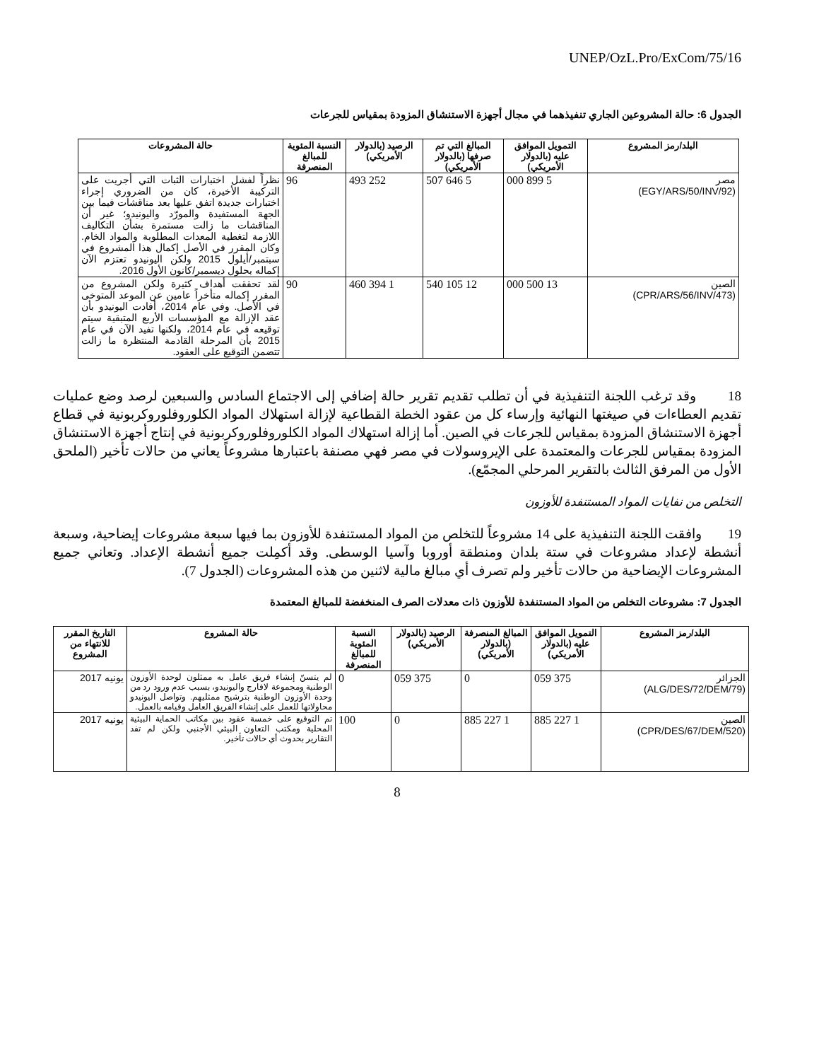UNEP/OzL.Pro/ExCom/75/16
الجدول 6: حالة المشروعين الجاري تنفيذهما في مجال أجهزة الاستنشاق المزودة بمقياس للجرعات
| البلد/رمز المشروع | التمويل الموافق عليه (بالدولار الأمريكي) | المبالغ التي تم صرفها (بالدولار الأمريكي) | الرصيد (بالدولار الأمريكي) | النسبة المئوية للمبالغ المنصرفة | حالة المشروعات |
| --- | --- | --- | --- | --- | --- |
| مصر (EGY/ARS/50/INV/92) | 5 899 000 | 5 646 507 | 252 493 | 96 | نظراً لفشل اختبارات الثبات التي أجريت على التركيبة الأخيرة، كان من الضروري إجراء اختبارات جديدة اتفق عليها بعد مناقشات فيما بين الجهة المستفيدة والمورّد واليونيدو؛ غير أن المناقشات ما زالت مستمرة بشأن التكاليف اللازمة لتغطية المعدات المطلوبة والمواد الخام. وكان المقرر في الأصل إكمال هذا المشروع في سبتمبر/أيلول 2015 ولكن اليونيدو تعتزم الآن إكماله بحلول ديسمبر/كانون الأول 2016. |
| الصين (CPR/ARS/56/INV/473) | 13 500 000 | 12 105 540 | 1 394 460 | 90 | لقد تحققت أهداف كثيرة ولكن المشروع من المقرر إكماله متأخراً عامين عن الموعد المتوخى في الأصل. وفي عام 2014، أفادت اليونيدو بأن عقد الإزالة مع المؤسسات الأربع المتبقية سيتم توقيعه في عام 2014، ولكنها تفيد الآن في عام 2015 بأن المرحلة القادمة المنتظرة ما زالت تتضمن التوقيع على العقود. |
18 وقد ترغب اللجنة التنفيذية في أن تطلب تقديم تقرير حالة إضافي إلى الاجتماع السادس والسبعين لرصد وضع عمليات تقديم العطاءات في صيغتها النهائية وإرساء كل من عقود الخطة القطاعية لإزالة استهلاك المواد الكلوروفلوروكربونية في قطاع أجهزة الاستنشاق المزودة بمقياس للجرعات في الصين. أما إزالة استهلاك المواد الكلوروفلوروكربونية في إنتاج أجهزة الاستنشاق المزودة بمقياس للجرعات والمعتمدة على الإيروسولات في مصر فهي مصنفة باعتبارها مشروعاً يعاني من حالات تأخير (الملحق الأول من المرفق الثالث بالتقرير المرحلي المجمّع).
التخلص من نفايات المواد المستنفدة للأوزون
19 وافقت اللجنة التنفيذية على 14 مشروعاً للتخلص من المواد المستنفدة للأوزون بما فيها سبعة مشروعات إيضاحية، وسبعة أنشطة لإعداد مشروعات في ستة بلدان ومنطقة أوروبا وآسيا الوسطى. وقد أكمِلت جميع أنشطة الإعداد. وتعاني جميع المشروعات الإيضاحية من حالات تأخير ولم تصرف أي مبالغ مالية لاثنين من هذه المشروعات (الجدول 7).
الجدول 7: مشروعات التخلص من المواد المستنفدة للأوزون ذات معدلات الصرف المنخفضة للمبالغ المعتمدة
| البلد/رمز المشروع | التمويل الموافق عليه (بالدولار الأمريكي) | المبالغ المنصرفة (بالدولار الأمريكي) | الرصيد (بالدولار الأمريكي) | النسبة المئوية للمبالغ المنصرفة | حالة المشروع | التاريخ المقرر للانتهاء من المشروع |
| --- | --- | --- | --- | --- | --- | --- |
| الجزائر (ALG/DES/72/DEM/79) | 375 059 | 0 | 375 059 | 0 | لم يتسنّ إنشاء فريق عامل به ممثلون لوحدة الأوزون الوطنية ومجموعة لافارج واليونيدو، بسبب عدم ورود رد من وحدة الأوزون الوطنية بترشيح ممثليهم. وتواصل اليونيدو محاولاتها للعمل على إنشاء الفريق العامل وقيامه بالعمل. | يونيه 2017 |
| الصين (CPR/DES/67/DEM/520) | 1 227 885 | 1 227 885 | 0 | 100 | تم التوقيع على خمسة عقود بين مكاتب الحماية البيئية المحلية ومكتب التعاون البيئي الأجنبي ولكن لم تفد التقارير بحدوث أي حالات تأخير. | يونيه 2017 |
8